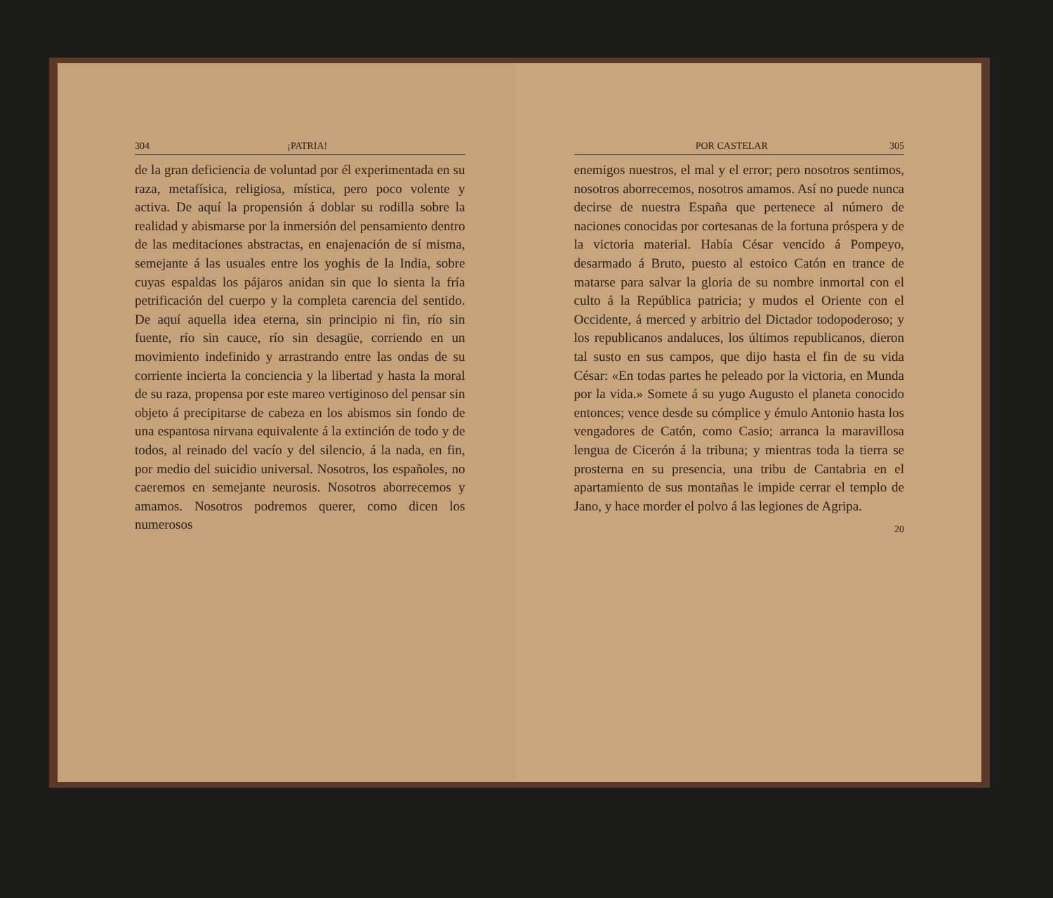304 ¡PATRIA!
de la gran deficiencia de voluntad por él experimentada en su raza, metafísica, religiosa, mística, pero poco volente y activa. De aquí la propensión á doblar su rodilla sobre la realidad y abismarse por la inmersión del pensamiento dentro de las meditaciones abstractas, en enajenación de sí misma, semejante á las usuales entre los yoghis de la India, sobre cuyas espaldas los pájaros anidan sin que lo sienta la fría petrificación del cuerpo y la completa carencia del sentido. De aquí aquella idea eterna, sin principio ni fin, río sin fuente, río sin cauce, río sin desagüe, corriendo en un movimiento indefinido y arrastrando entre las ondas de su corriente incierta la conciencia y la libertad y hasta la moral de su raza, propensa por este mareo vertiginoso del pensar sin objeto á precipitarse de cabeza en los abismos sin fondo de una espantosa nirvana equivalente á la extinción de todo y de todos, al reinado del vacío y del silencio, á la nada, en fin, por medio del suicidio universal. Nosotros, los españoles, no caeremos en semejante neurosis. Nosotros aborrecemos y amamos. Nosotros podremos querer, como dicen los numerosos
POR CASTELAR 305
enemigos nuestros, el mal y el error; pero nosotros sentimos, nosotros aborrecemos, nosotros amamos. Así no puede nunca decirse de nuestra España que pertenece al número de naciones conocidas por cortesanas de la fortuna próspera y de la victoria material. Había César vencido á Pompeyo, desarmado á Bruto, puesto al estoico Catón en trance de matarse para salvar la gloria de su nombre inmortal con el culto á la República patricia; y mudos el Oriente con el Occidente, á merced y arbitrio del Dictador todopoderoso; y los republicanos andaluces, los últimos republicanos, dieron tal susto en sus campos, que dijo hasta el fin de su vida César: «En todas partes he peleado por la victoria, en Munda por la vida.» Somete á su yugo Augusto el planeta conocido entonces; vence desde su cómplice y émulo Antonio hasta los vengadores de Catón, como Casio; arranca la maravillosa lengua de Cicerón á la tribuna; y mientras toda la tierra se prosterna en su presencia, una tribu de Cantabria en el apartamiento de sus montañas le impide cerrar el templo de Jano, y hace morder el polvo á las legiones de Agripa.
20